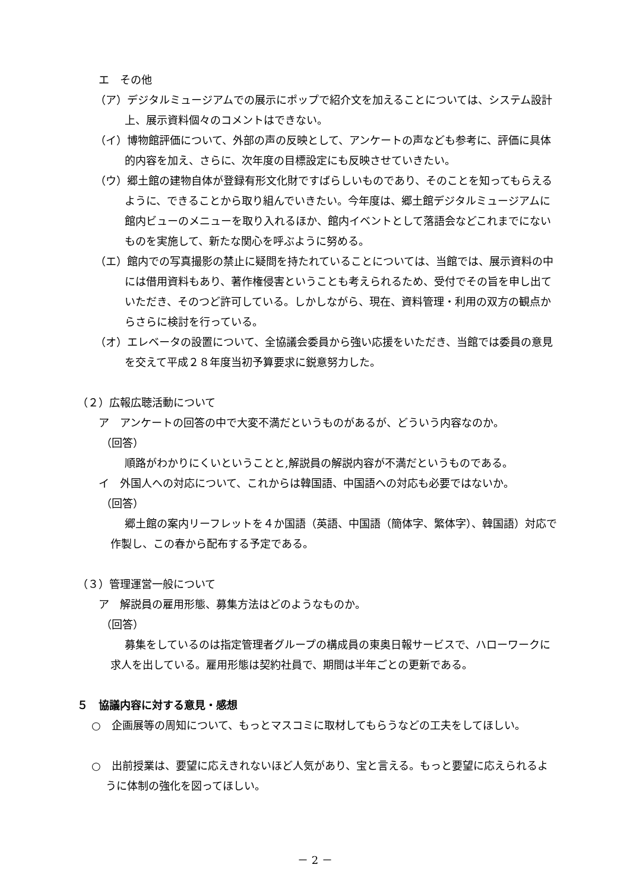エ　その他
（ア）デジタルミュージアムでの展示にポップで紹介文を加えることについては、システム設計上、展示資料個々のコメントはできない。
（イ）博物館評価について、外部の声の反映として、アンケートの声なども参考に、評価に具体的内容を加え、さらに、次年度の目標設定にも反映させていきたい。
（ウ）郷土館の建物自体が登録有形文化財ですばらしいものであり、そのことを知ってもらえるように、できることから取り組んでいきたい。今年度は、郷土館デジタルミュージアムに館内ビューのメニューを取り入れるほか、館内イベントとして落語会などこれまでにないものを実施して、新たな関心を呼ぶように努める。
（エ）館内での写真撮影の禁止に疑問を持たれていることについては、当館では、展示資料の中には借用資料もあり、著作権侵害ということも考えられるため、受付でその旨を申し出ていただき、そのつど許可している。しかしながら、現在、資料管理・利用の双方の観点からさらに検討を行っている。
（オ）エレベータの設置について、全協議会委員から強い応援をいただき、当館では委員の意見を交えて平成２８年度当初予算要求に鋭意努力した。
（２）広報広聴活動について
ア　アンケートの回答の中で大変不満だというものがあるが、どういう内容なのか。
（回答）
順路がわかりにくいということと,解説員の解説内容が不満だというものである。
イ　外国人への対応について、これからは韓国語、中国語への対応も必要ではないか。
（回答）
郷土館の案内リーフレットを４か国語（英語、中国語（簡体字、繁体字）、韓国語）対応で作製し、この春から配布する予定である。
（３）管理運営一般について
ア　解説員の雇用形態、募集方法はどのようなものか。
（回答）
募集をしているのは指定管理者グループの構成員の東奥日報サービスで、ハローワークに求人を出している。雇用形態は契約社員で、期間は半年ごとの更新である。
５　協議内容に対する意見・感想
○　企画展等の周知について、もっとマスコミに取材してもらうなどの工夫をしてほしい。
○　出前授業は、要望に応えきれないほど人気があり、宝と言える。もっと要望に応えられるように体制の強化を図ってほしい。
－ 2 －